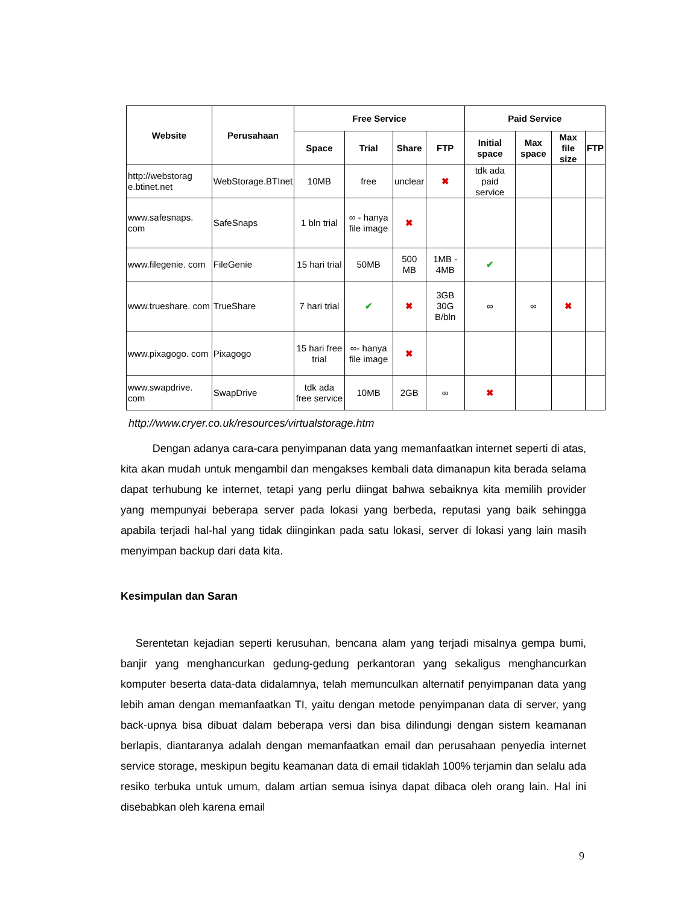| Website | Perusahaan | Free Service | | | | Paid Service | | | |
| --- | --- | --- | --- | --- | --- | --- | --- | --- | --- |
| | | Space | Trial | Share | FTP | Initial space | Max space | Max file size | FTP |
| http://webstorag e.btinet.net | WebStorage.BTInet | 10MB | free | unclear | ✖ | tdk ada paid service | | | |
| www.safesnaps. com | SafeSnaps | 1 bln trial | ∞ - hanya file image | ✖ | | | | | |
| www.filegenie. com | FileGenie | 15 hari trial | 50MB | 500 MB | 1MB - 4MB | ✔ | | | |
| www.trueshare. com | TrueShare | 7 hari trial | ✔ | ✖ | 3GB 30G B/bln | ∞ | ∞ | ✖ | |
| www.pixagogo. com | Pixagogo | 15 hari free trial | ∞- hanya file image | ✖ | | | | | |
| www.swapdrive. com | SwapDrive | tdk ada free service | 10MB | 2GB | ∞ | ✖ | | | |
http://www.cryer.co.uk/resources/virtualstorage.htm
Dengan adanya cara-cara penyimpanan data yang memanfaatkan internet seperti di atas, kita akan mudah untuk mengambil dan mengakses kembali data dimanapun kita berada selama dapat terhubung ke internet, tetapi yang perlu diingat bahwa sebaiknya kita memilih provider yang mempunyai beberapa server pada lokasi yang berbeda, reputasi yang baik sehingga apabila terjadi hal-hal yang tidak diinginkan pada satu lokasi, server di lokasi yang lain masih menyimpan backup dari data kita.
Kesimpulan dan Saran
Serentetan kejadian seperti kerusuhan, bencana alam yang terjadi misalnya gempa bumi, banjir yang menghancurkan gedung-gedung perkantoran yang sekaligus menghancurkan komputer beserta data-data didalamnya, telah memunculkan alternatif penyimpanan data yang lebih aman dengan memanfaatkan TI, yaitu dengan metode penyimpanan data di server, yang back-upnya bisa dibuat dalam beberapa versi dan bisa dilindungi dengan sistem keamanan berlapis, diantaranya adalah dengan memanfaatkan email dan perusahaan penyedia internet service storage, meskipun begitu keamanan data di email tidaklah 100% terjamin dan selalu ada resiko terbuka untuk umum, dalam artian semua isinya dapat dibaca oleh orang lain. Hal ini disebabkan oleh karena email
9